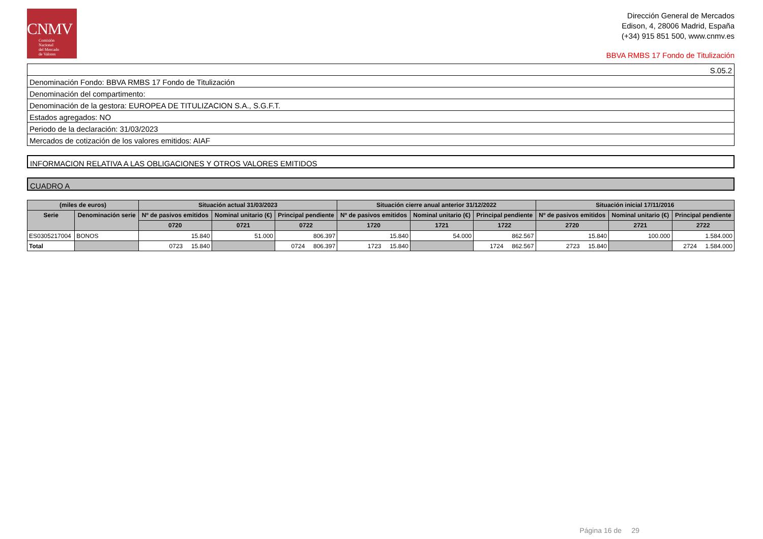CNMV
Comisión
Nacional
del Mercado
de Valores
Dirección General de Mercados
Edison, 4, 28006 Madrid, España
(+34) 915 851 500, www.cnmv.es
BBVA RMBS 17 Fondo de Titulización
| S.05.2 |
| Denominación Fondo: BBVA RMBS 17 Fondo de Titulización |
| Denominación del compartimento: |
| Denominación de la gestora: EUROPEA DE TITULIZACION S.A., S.G.F.T. |
| Estados agregados: NO |
| Periodo de la declaración: 31/03/2023 |
| Mercados de cotización de los valores emitidos: AIAF |
INFORMACION RELATIVA A LAS OBLIGACIONES Y OTROS VALORES EMITIDOS
CUADRO A
| (miles de euros) | | Situación actual 31/03/2023 | | | Situación cierre anual anterior 31/12/2022 | | | Situación inicial 17/11/2016 | | |
| --- | --- | --- | --- | --- | --- | --- | --- | --- | --- | --- |
| Serie | Denominación serie | Nº de pasivos emitidos | Nominal unitario (€) | Principal pendiente | Nº de pasivos emitidos | Nominal unitario (€) | Principal pendiente | Nº de pasivos emitidos | Nominal unitario (€) | Principal pendiente |
| | | 0720 | 0721 | 0722 | 1720 | 1721 | 1722 | 2720 | 2721 | 2722 |
| ES0305217004 | BONOS | 15.840 | 51.000 | 806.397 | 15.840 | 54.000 | 862.567 | 15.840 | 100.000 | 1.584.000 |
| Total | | 0723 15.840 | | 0724 806.397 | 1723 15.840 | | 1724 862.567 | 2723 15.840 | | 2724 1.584.000 |
Página 16 de 29